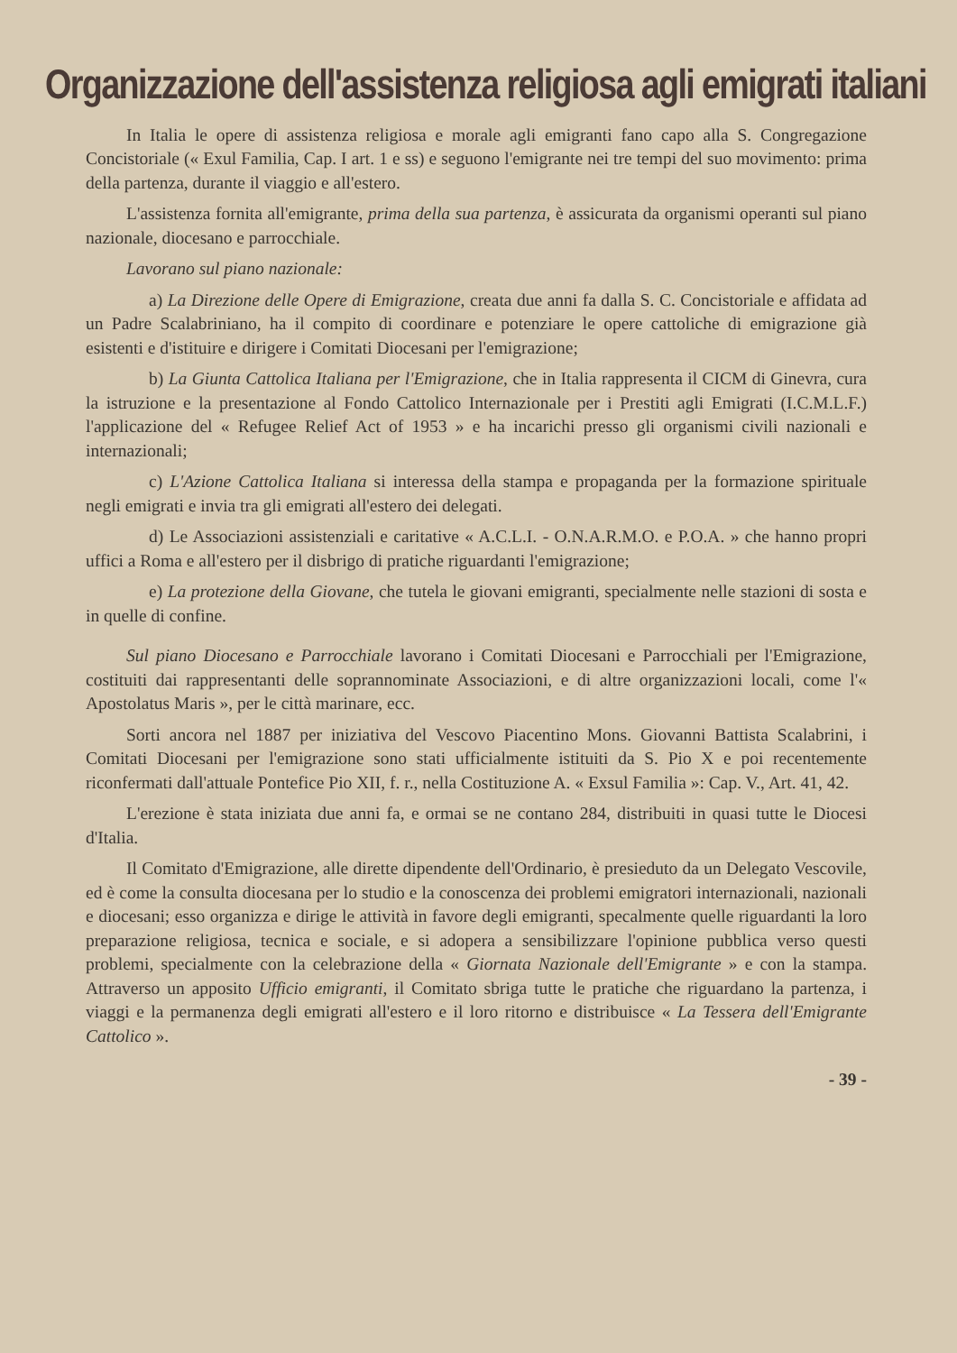Organizzazione dell'assistenza religiosa agli emigrati italiani
In Italia le opere di assistenza religiosa e morale agli emigranti fano capo alla S. Congregazione Concistoriale (« Exul Familia, Cap. I art. 1 e ss) e seguono l'emigrante nei tre tempi del suo movimento: prima della partenza, durante il viaggio e all'estero.
L'assistenza fornita all'emigrante, prima della sua partenza, è assicurata da organismi operanti sul piano nazionale, diocesano e parrocchiale.
Lavorano sul piano nazionale:
a) La Direzione delle Opere di Emigrazione, creata due anni fa dalla S. C. Concistoriale e affidata ad un Padre Scalabriniano, ha il compito di coordinare e potenziare le opere cattoliche di emigrazione già esistenti e d'istituire e dirigere i Comitati Diocesani per l'emigrazione;
b) La Giunta Cattolica Italiana per l'Emigrazione, che in Italia rappresenta il CICM di Ginevra, cura la istruzione e la presentazione al Fondo Cattolico Internazionale per i Prestiti agli Emigrati (I.C.M.L.F.) l'applicazione del « Refugee Relief Act of 1953 » e ha incarichi presso gli organismi civili nazionali e internazionali;
c) L'Azione Cattolica Italiana si interessa della stampa e propaganda per la formazione spirituale negli emigrati e invia tra gli emigrati all'estero dei delegati.
d) Le Associazioni assistenziali e caritative « A.C.L.I. - O.N.A.R.M.O. e P.O.A. » che hanno propri uffici a Roma e all'estero per il disbrigo di pratiche riguardanti l'emigrazione;
e) La protezione della Giovane, che tutela le giovani emigranti, specialmente nelle stazioni di sosta e in quelle di confine.
Sul piano Diocesano e Parrocchiale lavorano i Comitati Diocesani e Parrocchiali per l'Emigrazione, costituiti dai rappresentanti delle soprannominate Associazioni, e di altre organizzazioni locali, come l'« Apostolatus Maris », per le città marinare, ecc.
Sorti ancora nel 1887 per iniziativa del Vescovo Piacentino Mons. Giovanni Battista Scalabrini, i Comitati Diocesani per l'emigrazione sono stati ufficialmente istituiti da S. Pio X e poi recentemente riconfermati dall'attuale Pontefice Pio XII, f. r., nella Costituzione A. « Exsul Familia »: Cap. V., Art. 41, 42.
L'erezione è stata iniziata due anni fa, e ormai se ne contano 284, distribuiti in quasi tutte le Diocesi d'Italia.
Il Comitato d'Emigrazione, alle dirette dipendente dell'Ordinario, è presieduto da un Delegato Vescovile, ed è come la consulta diocesana per lo studio e la conoscenza dei problemi emigratori internazionali, nazionali e diocesani; esso organizza e dirige le attività in favore degli emigranti, specalmente quelle riguardanti la loro preparazione religiosa, tecnica e sociale, e si adopera a sensibilizzare l'opinione pubblica verso questi problemi, specialmente con la celebrazione della « Giornata Nazionale dell'Emigrante » e con la stampa. Attraverso un apposito Ufficio emigranti, il Comitato sbriga tutte le pratiche che riguardano la partenza, i viaggi e la permanenza degli emigrati all'estero e il loro ritorno e distribuisce « La Tessera dell'Emigrante Cattolico ».
- 39 -